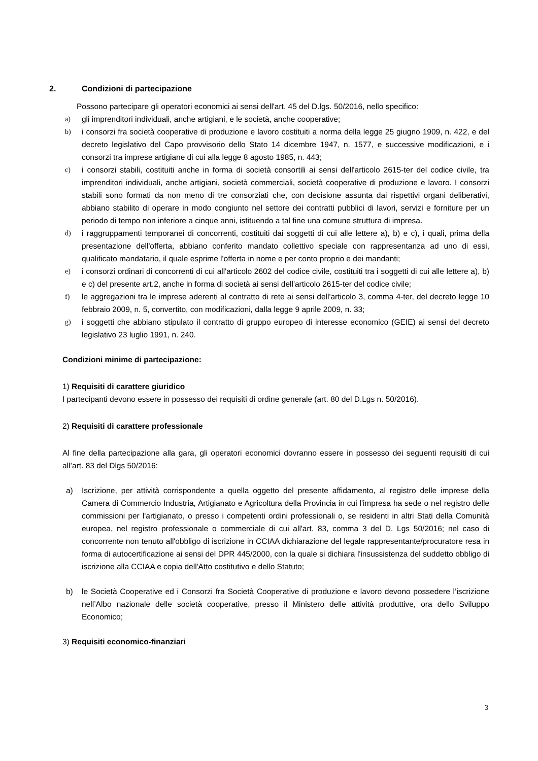2. Condizioni di partecipazione
Possono partecipare gli operatori economici ai sensi dell'art. 45 del D.lgs. 50/2016, nello specifico:
a) gli imprenditori individuali, anche artigiani, e le società, anche cooperative;
b) i consorzi fra società cooperative di produzione e lavoro costituiti a norma della legge 25 giugno 1909, n. 422, e del decreto legislativo del Capo provvisorio dello Stato 14 dicembre 1947, n. 1577, e successive modificazioni, e i consorzi tra imprese artigiane di cui alla legge 8 agosto 1985, n. 443;
c) i consorzi stabili, costituiti anche in forma di società consortili ai sensi dell'articolo 2615-ter del codice civile, tra imprenditori individuali, anche artigiani, società commerciali, società cooperative di produzione e lavoro. I consorzi stabili sono formati da non meno di tre consorziati che, con decisione assunta dai rispettivi organi deliberativi, abbiano stabilito di operare in modo congiunto nel settore dei contratti pubblici di lavori, servizi e forniture per un periodo di tempo non inferiore a cinque anni, istituendo a tal fine una comune struttura di impresa.
d) i raggruppamenti temporanei di concorrenti, costituiti dai soggetti di cui alle lettere a), b) e c), i quali, prima della presentazione dell'offerta, abbiano conferito mandato collettivo speciale con rappresentanza ad uno di essi, qualificato mandatario, il quale esprime l'offerta in nome e per conto proprio e dei mandanti;
e) i consorzi ordinari di concorrenti di cui all'articolo 2602 del codice civile, costituiti tra i soggetti di cui alle lettere a), b) e c) del presente art.2, anche in forma di società ai sensi dell'articolo 2615-ter del codice civile;
f) le aggregazioni tra le imprese aderenti al contratto di rete ai sensi dell'articolo 3, comma 4-ter, del decreto legge 10 febbraio 2009, n. 5, convertito, con modificazioni, dalla legge 9 aprile 2009, n. 33;
g) i soggetti che abbiano stipulato il contratto di gruppo europeo di interesse economico (GEIE) ai sensi del decreto legislativo 23 luglio 1991, n. 240.
Condizioni minime di partecipazione:
1) Requisiti di carattere giuridico
I partecipanti devono essere in possesso dei requisiti di ordine generale (art. 80 del D.Lgs n. 50/2016).
2) Requisiti di carattere professionale
Al fine della partecipazione alla gara, gli operatori economici dovranno essere in possesso dei seguenti requisiti di cui all’art. 83 del Dlgs 50/2016:
a) Iscrizione, per attività corrispondente a quella oggetto del presente affidamento, al registro delle imprese della Camera di Commercio Industria, Artigianato e Agricoltura della Provincia in cui l'impresa ha sede o nel registro delle commissioni per l'artigianato, o presso i competenti ordini professionali o, se residenti in altri Stati della Comunità europea, nel registro professionale o commerciale di cui all'art. 83, comma 3 del D. Lgs 50/2016; nel caso di concorrente non tenuto all'obbligo di iscrizione in CCIAA dichiarazione del legale rappresentante/procuratore resa in forma di autocertificazione ai sensi del DPR 445/2000, con la quale si dichiara l'insussistenza del suddetto obbligo di iscrizione alla CCIAA e copia dell'Atto costitutivo e dello Statuto;
b) le Società Cooperative ed i Consorzi fra Società Cooperative di produzione e lavoro devono possedere l’iscrizione nell’Albo nazionale delle società cooperative, presso il Ministero delle attività produttive, ora dello Sviluppo Economico;
3) Requisiti economico-finanziari
3